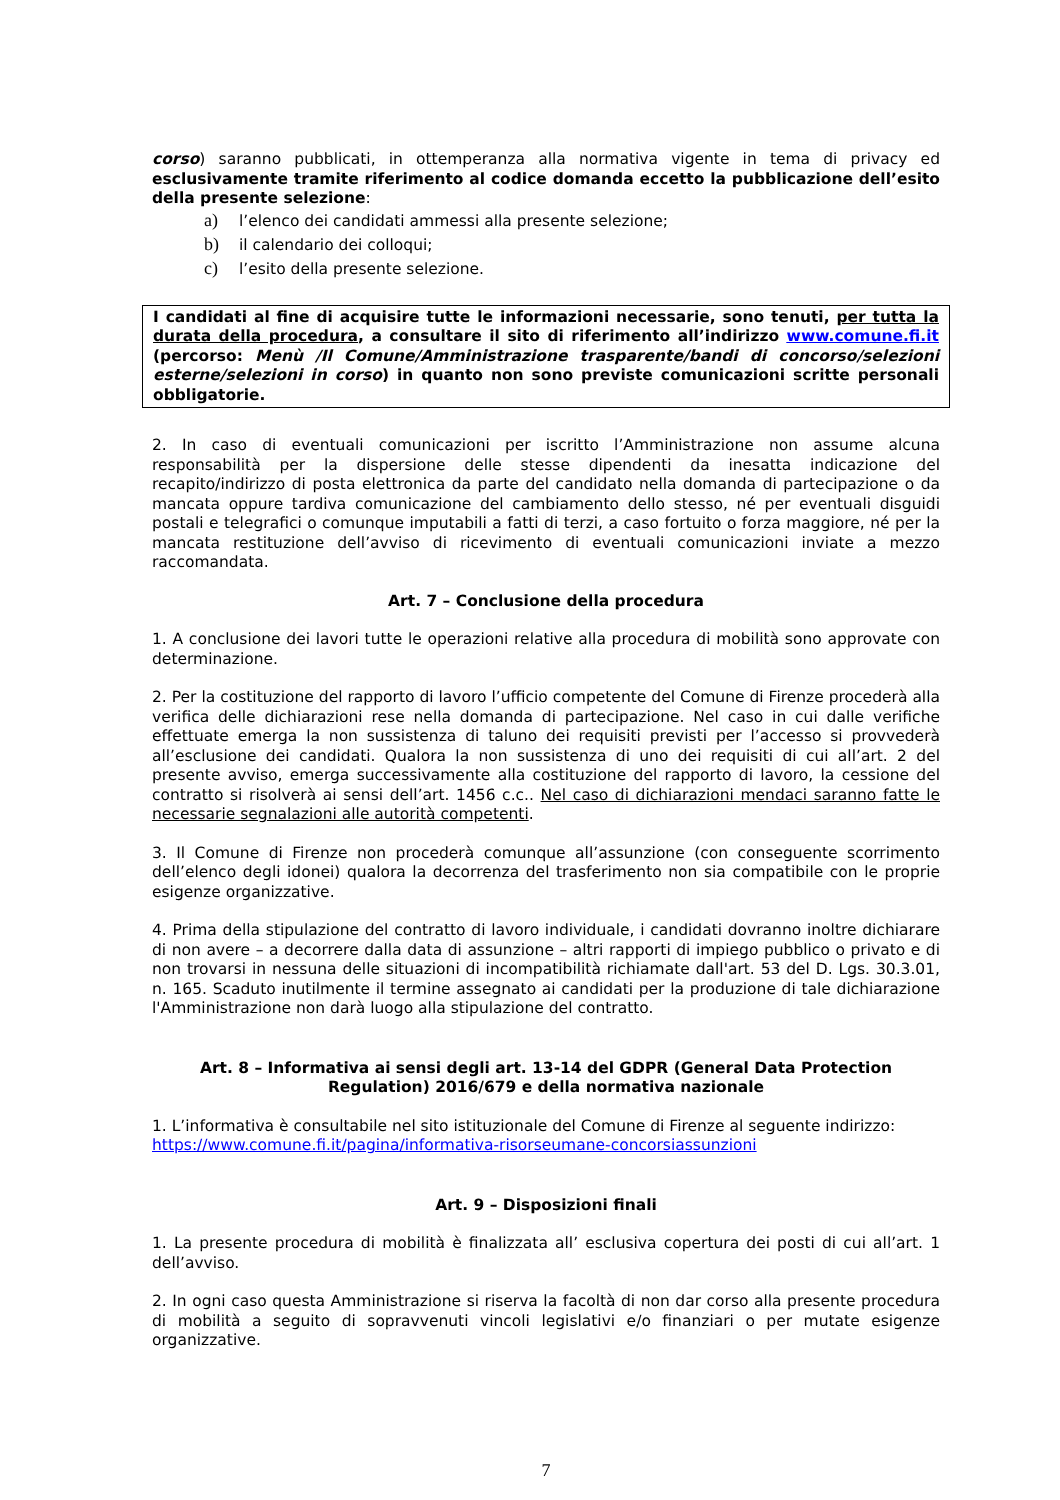corso) saranno pubblicati, in ottemperanza alla normativa vigente in tema di privacy ed esclusivamente tramite riferimento al codice domanda eccetto la pubblicazione dell’esito della presente selezione:
a) l’elenco dei candidati ammessi alla presente selezione;
b) il calendario dei colloqui;
c) l’esito della presente selezione.
I candidati al fine di acquisire tutte le informazioni necessarie, sono tenuti, per tutta la durata della procedura, a consultare il sito di riferimento all’indirizzo www.comune.fi.it (percorso: Menù /Il Comune/Amministrazione trasparente/bandi di concorso/selezioni esterne/selezioni in corso) in quanto non sono previste comunicazioni scritte personali obbligatorie.
2. In caso di eventuali comunicazioni per iscritto l’Amministrazione non assume alcuna responsabilità per la dispersione delle stesse dipendenti da inesatta indicazione del recapito/indirizzo di posta elettronica da parte del candidato nella domanda di partecipazione o da mancata oppure tardiva comunicazione del cambiamento dello stesso, né per eventuali disguidi postali e telegrafici o comunque imputabili a fatti di terzi, a caso fortuito o forza maggiore, né per la mancata restituzione dell’avviso di ricevimento di eventuali comunicazioni inviate a mezzo raccomandata.
Art. 7 – Conclusione della procedura
1. A conclusione dei lavori tutte le operazioni relative alla procedura di mobilità sono approvate con determinazione.
2. Per la costituzione del rapporto di lavoro l’ufficio competente del Comune di Firenze procederà alla verifica delle dichiarazioni rese nella domanda di partecipazione. Nel caso in cui dalle verifiche effettuate emerga la non sussistenza di taluno dei requisiti previsti per l’accesso si provvederà all’esclusione dei candidati. Qualora la non sussistenza di uno dei requisiti di cui all’art. 2 del presente avviso, emerga successivamente alla costituzione del rapporto di lavoro, la cessione del contratto si risolverà ai sensi dell’art. 1456 c.c.. Nel caso di dichiarazioni mendaci saranno fatte le necessarie segnalazioni alle autorità competenti.
3. Il Comune di Firenze non procederà comunque all’assunzione (con conseguente scorrimento dell’elenco degli idonei) qualora la decorrenza del trasferimento non sia compatibile con le proprie esigenze organizzative.
4. Prima della stipulazione del contratto di lavoro individuale, i candidati dovranno inoltre dichiarare di non avere – a decorrere dalla data di assunzione – altri rapporti di impiego pubblico o privato e di non trovarsi in nessuna delle situazioni di incompatibilità richiamate dall'art. 53 del D. Lgs. 30.3.01, n. 165. Scaduto inutilmente il termine assegnato ai candidati per la produzione di tale dichiarazione l'Amministrazione non darà luogo alla stipulazione del contratto.
Art. 8 – Informativa ai sensi degli art. 13-14 del GDPR (General Data Protection Regulation) 2016/679 e della normativa nazionale
1. L’informativa è consultabile nel sito istituzionale del Comune di Firenze al seguente indirizzo: https://www.comune.fi.it/pagina/informativa-risorseumane-concorsiassunzioni
Art. 9 – Disposizioni finali
1. La presente procedura di mobilità è finalizzata all’ esclusiva copertura dei posti di cui all’art. 1 dell’avviso.
2. In ogni caso questa Amministrazione si riserva la facoltà di non dar corso alla presente procedura di mobilità a seguito di sopravvenuti vincoli legislativi e/o finanziari o per mutate esigenze organizzative.
7